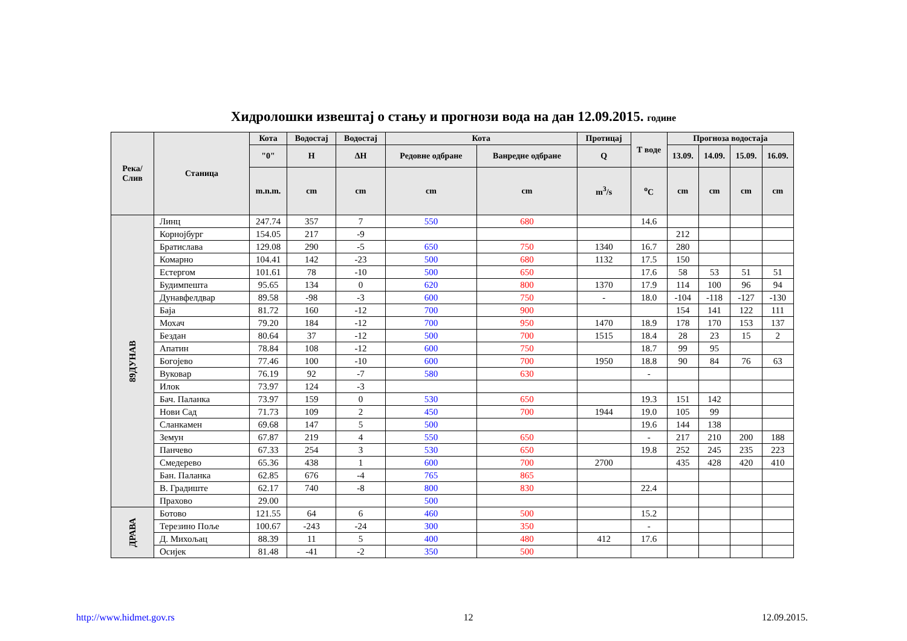Хидролошки извештај о стању и прогнози вода на дан 12.09.2015. године
| Река/ Слив | Станица | Кота | Водостај | Водостај | Кота | | Протицај | Т воде | Прогноза водостаја | | | |
| --- | --- | --- | --- | --- | --- | --- | --- | --- | --- | --- | --- | --- |
| | | "0" | H | ΔH | Редовне одбране | Ванредне одбране | Q | | 13.09. | 14.09. | 15.09. | 16.09. |
| | | m.n.m. | cm | cm | cm | cm | m<sup>3</sup>/s | <sup>o</sup> C | cm | cm | cm | cm |
| 89ДУНАВ | Линц | 247.74 | 357 | 7 | 550 | 680 | | 14.6 | | | | |
| | Корнојбург | 154.05 | 217 | -9 | | | | | 212 | | | |
| | Братислава | 129.08 | 290 | -5 | 650 | 750 | 1340 | 16.7 | 280 | | | |
| | Комарно | 104.41 | 142 | -23 | 500 | 680 | 1132 | 17.5 | 150 | | | |
| | Естергом | 101.61 | 78 | -10 | 500 | 650 | | 17.6 | 58 | 53 | 51 | 51 |
| | Будимпешта | 95.65 | 134 | 0 | 620 | 800 | 1370 | 17.9 | 114 | 100 | 96 | 94 |
| | Дунавфелдвар | 89.58 | -98 | -3 | 600 | 750 | - | 18.0 | -104 | -118 | -127 | -130 |
| | Баја | 81.72 | 160 | -12 | 700 | 900 | | | 154 | 141 | 122 | 111 |
| | Мохач | 79.20 | 184 | -12 | 700 | 950 | 1470 | 18.9 | 178 | 170 | 153 | 137 |
| | Бездан | 80.64 | 37 | -12 | 500 | 700 | 1515 | 18.4 | 28 | 23 | 15 | 2 |
| | Апатин | 78.84 | 108 | -12 | 600 | 750 | | 18.7 | 99 | 95 | | |
| | Богојево | 77.46 | 100 | -10 | 600 | 700 | 1950 | 18.8 | 90 | 84 | 76 | 63 |
| | Вуковар | 76.19 | 92 | -7 | 580 | 630 | | - | | | | |
| | Илок | 73.97 | 124 | -3 | | | | | | | | |
| | Бач. Паланка | 73.97 | 159 | 0 | 530 | 650 | | 19.3 | 151 | 142 | | |
| | Нови Сад | 71.73 | 109 | 2 | 450 | 700 | 1944 | 19.0 | 105 | 99 | | |
| | Сланкамен | 69.68 | 147 | 5 | 500 | | | 19.6 | 144 | 138 | | |
| | Земун | 67.87 | 219 | 4 | 550 | 650 | | - | 217 | 210 | 200 | 188 |
| | Панчево | 67.33 | 254 | 3 | 530 | 650 | | 19.8 | 252 | 245 | 235 | 223 |
| | Смедерево | 65.36 | 438 | 1 | 600 | 700 | 2700 | | 435 | 428 | 420 | 410 |
| | Бан. Паланка | 62.85 | 676 | -4 | 765 | 865 | | | | | | |
| | В. Градиште | 62.17 | 740 | -8 | 800 | 830 | | 22.4 | | | | |
| | Прахово | 29.00 | | | 500 | | | | | | | |
| ДРАВА | Ботово | 121.55 | 64 | 6 | 460 | 500 | | 15.2 | | | | |
| | Терезино Поље | 100.67 | -243 | -24 | 300 | 350 | | - | | | | |
| | Д. Михољац | 88.39 | 11 | 5 | 400 | 480 | 412 | 17.6 | | | | |
| | Осијек | 81.48 | -41 | -2 | 350 | 500 | | | | | | |
http://www.hidmet.gov.rs 12 12.09.2015.